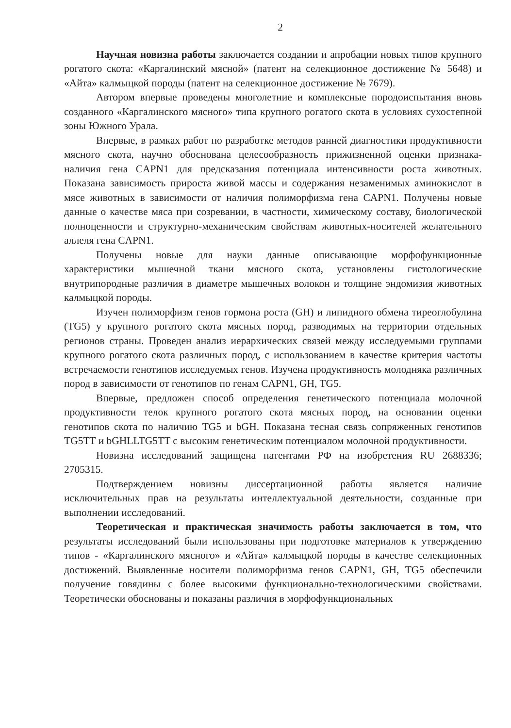2
Научная новизна работы заключается создании и апробации новых типов крупного рогатого скота: «Каргалинский мясной» (патент на селекционное достижение № 5648) и «Айта» калмыцкой породы (патент на селекционное достижение № 7679).
Автором впервые проведены многолетние и комплексные породоиспытания вновь созданного «Каргалинского мясного» типа крупного рогатого скота в условиях сухостепной зоны Южного Урала.
Впервые, в рамках работ по разработке методов ранней диагностики продуктивности мясного скота, научно обоснована целесообразность прижизненной оценки признака-наличия гена CAPN1 для предсказания потенциала интенсивности роста животных. Показана зависимость прироста живой массы и содержания незаменимых аминокислот в мясе животных в зависимости от наличия полиморфизма гена CAPN1. Получены новые данные о качестве мяса при созревании, в частности, химическому составу, биологической полноценности и структурно-механическим свойствам животных-носителей желательного аллеля гена CAPN1.
Получены новые для науки данные описывающие морфофункционные характеристики мышечной ткани мясного скота, установлены гистологические внутрипородные различия в диаметре мышечных волокон и толщине эндомизия животных калмыцкой породы.
Изучен полиморфизм генов гормона роста (GH) и липидного обмена тиреоглобулина (TG5) у крупного рогатого скота мясных пород, разводимых на территории отдельных регионов страны. Проведен анализ иерархических связей между исследуемыми группами крупного рогатого скота различных пород, с использованием в качестве критерия частоты встречаемости генотипов исследуемых генов. Изучена продуктивность молодняка различных пород в зависимости от генотипов по генам CAPN1, GH, TG5.
Впервые, предложен способ определения генетического потенциала молочной продуктивности телок крупного рогатого скота мясных пород, на основании оценки генотипов скота по наличию TG5 и bGH. Показана тесная связь сопряженных генотипов TG5TT и bGHLLTG5TT с высоким генетическим потенциалом молочной продуктивности.
Новизна исследований защищена патентами РФ на изобретения RU 2688336; 2705315.
Подтверждением новизны диссертационной работы является наличие исключительных прав на результаты интеллектуальной деятельности, созданные при выполнении исследований.
Теоретическая и практическая значимость работы заключается в том, что результаты исследований были использованы при подготовке материалов к утверждению типов - «Каргалинского мясного» и «Айта» калмыцкой породы в качестве селекционных достижений. Выявленные носители полиморфизма генов CAPN1, GH, TG5 обеспечили получение говядины с более высокими функционально-технологическими свойствами. Теоретически обоснованы и показаны различия в морфофункциональных